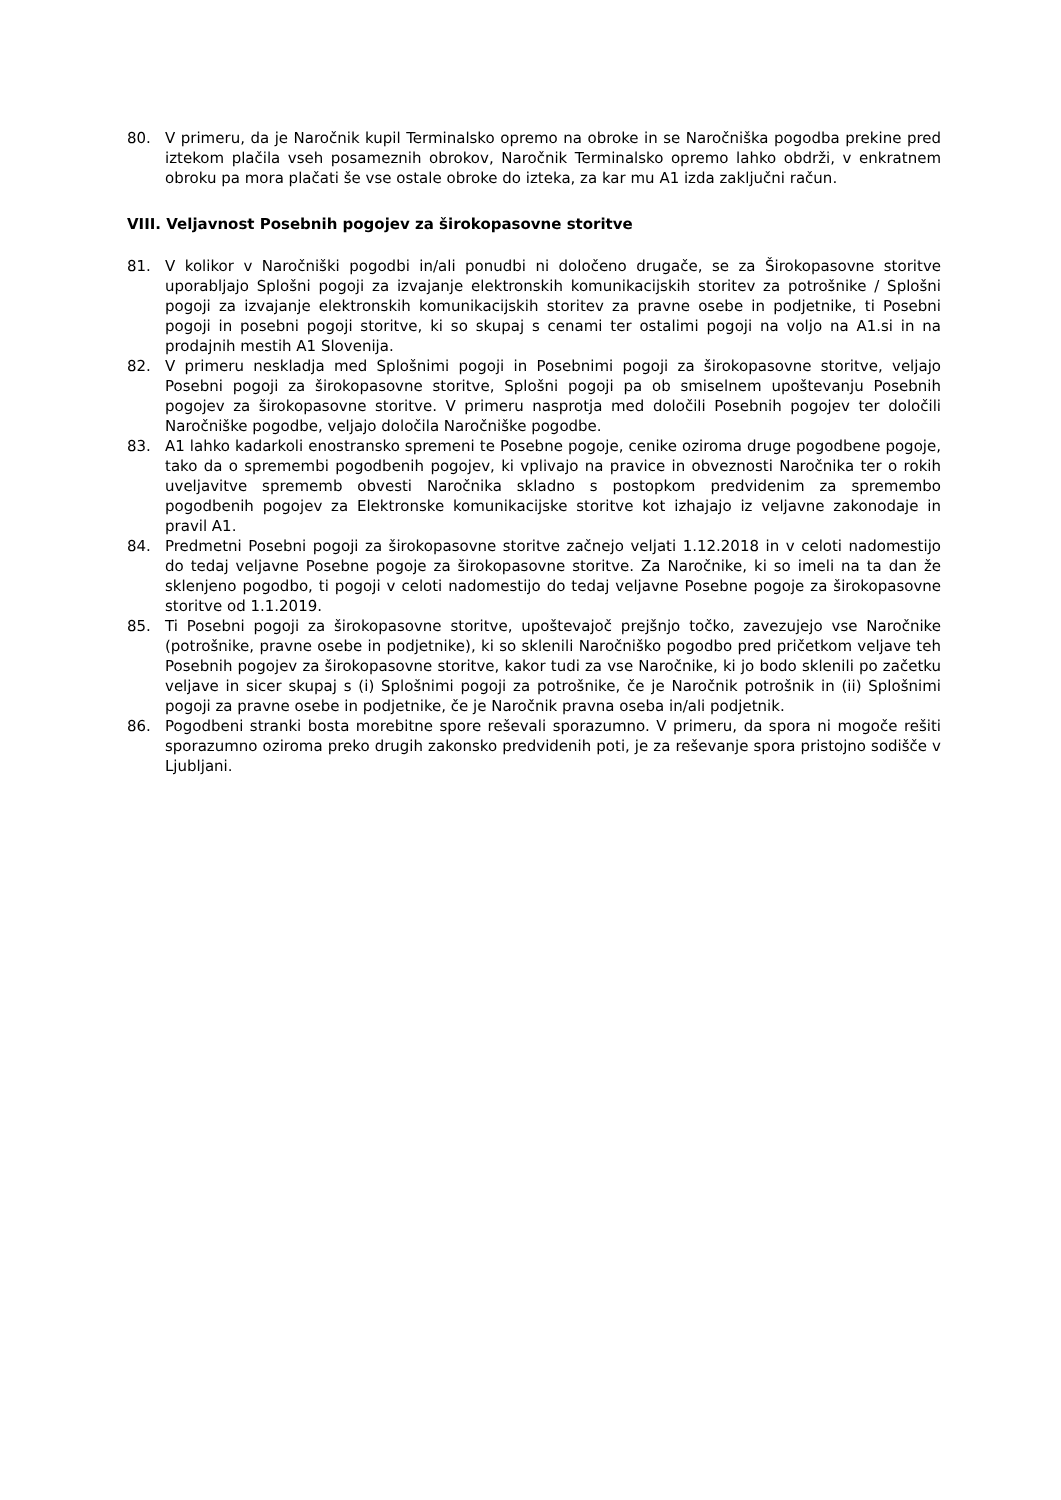80. V primeru, da je Naročnik kupil Terminalsko opremo na obroke in se Naročniška pogodba prekine pred iztekom plačila vseh posameznih obrokov, Naročnik Terminalsko opremo lahko obdrži, v enkratnem obroku pa mora plačati še vse ostale obroke do izteka, za kar mu A1 izda zaključni račun.
VIII. Veljavnost Posebnih pogojev za širokopasovne storitve
81. V kolikor v Naročniški pogodbi in/ali ponudbi ni določeno drugače, se za Širokopasovne storitve uporabljajo Splošni pogoji za izvajanje elektronskih komunikacijskih storitev za potrošnike / Splošni pogoji za izvajanje elektronskih komunikacijskih storitev za pravne osebe in podjetnike, ti Posebni pogoji in posebni pogoji storitve, ki so skupaj s cenami ter ostalimi pogoji na voljo na A1.si in na prodajnih mestih A1 Slovenija.
82. V primeru neskladja med Splošnimi pogoji in Posebnimi pogoji za širokopasovne storitve, veljajo Posebni pogoji za širokopasovne storitve, Splošni pogoji pa ob smiselnem upoštevanju Posebnih pogojev za širokopasovne storitve. V primeru nasprotja med določili Posebnih pogojev ter določili Naročniške pogodbe, veljajo določila Naročniške pogodbe.
83. A1 lahko kadarkoli enostransko spremeni te Posebne pogoje, cenike oziroma druge pogodbene pogoje, tako da o spremembi pogodbenih pogojev, ki vplivajo na pravice in obveznosti Naročnika ter o rokih uveljavitve sprememb obvesti Naročnika skladno s postopkom predvidenim za spremembo pogodbenih pogojev za Elektronske komunikacijske storitve kot izhajajo iz veljavne zakonodaje in pravil A1.
84. Predmetni Posebni pogoji za širokopasovne storitve začnejo veljati 1.12.2018 in v celoti nadomestijo do tedaj veljavne Posebne pogoje za širokopasovne storitve. Za Naročnike, ki so imeli na ta dan že sklenjeno pogodbo, ti pogoji v celoti nadomestijo do tedaj veljavne Posebne pogoje za širokopasovne storitve od 1.1.2019.
85. Ti Posebni pogoji za širokopasovne storitve, upoštevajoč prejšnjo točko, zavezujejo vse Naročnike (potrošnike, pravne osebe in podjetnike), ki so sklenili Naročniško pogodbo pred pričetkom veljave teh Posebnih pogojev za širokopasovne storitve, kakor tudi za vse Naročnike, ki jo bodo sklenili po začetku veljave in sicer skupaj s (i) Splošnimi pogoji za potrošnike, če je Naročnik potrošnik in (ii) Splošnimi pogoji za pravne osebe in podjetnike, če je Naročnik pravna oseba in/ali podjetnik.
86. Pogodbeni stranki bosta morebitne spore reševali sporazumno. V primeru, da spora ni mogoče rešiti sporazumno oziroma preko drugih zakonsko predvidenih poti, je za reševanje spora pristojno sodišče v Ljubljani.